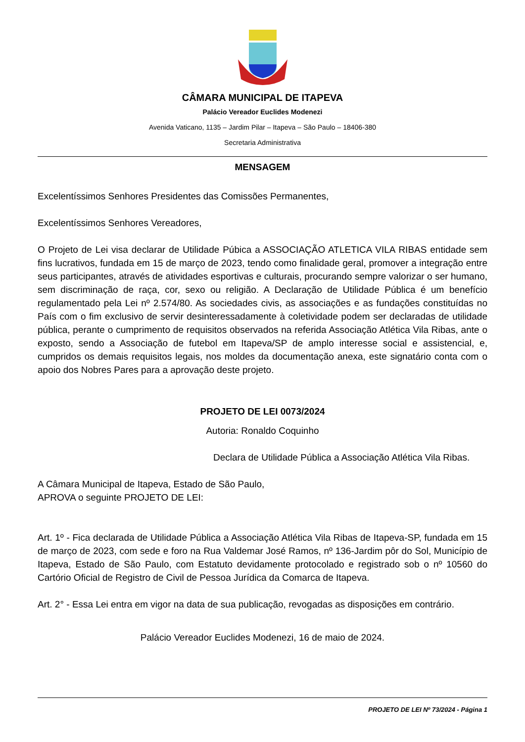CÂMARA MUNICIPAL DE ITAPEVA
Palácio Vereador Euclides Modenezi
Avenida Vaticano, 1135 – Jardim Pilar – Itapeva – São Paulo – 18406-380
Secretaria Administrativa
MENSAGEM
Excelentíssimos Senhores Presidentes das Comissões Permanentes,
Excelentíssimos Senhores Vereadores,
O Projeto de Lei visa declarar de Utilidade Púbica a ASSOCIAÇÃO ATLETICA VILA RIBAS entidade sem fins lucrativos, fundada em 15 de março de 2023, tendo como finalidade geral, promover a integração entre seus participantes, através de atividades esportivas e culturais, procurando sempre valorizar o ser humano, sem discriminação de raça, cor, sexo ou religião. A Declaração de Utilidade Pública é um benefício regulamentado pela Lei nº 2.574/80. As sociedades civis, as associações e as fundações constituídas no País com o fim exclusivo de servir desinteressadamente à coletividade podem ser declaradas de utilidade pública, perante o cumprimento de requisitos observados na referida Associação Atlética Vila Ribas, ante o exposto, sendo a Associação de futebol em Itapeva/SP de amplo interesse social e assistencial, e, cumpridos os demais requisitos legais, nos moldes da documentação anexa, este signatário conta com o apoio dos Nobres Pares para a aprovação deste projeto.
PROJETO DE LEI 0073/2024
Autoria: Ronaldo Coquinho
Declara de Utilidade Pública a Associação Atlética Vila Ribas.
A Câmara Municipal de Itapeva, Estado de São Paulo, APROVA o seguinte PROJETO DE LEI:
Art. 1º - Fica declarada de Utilidade Pública a Associação Atlética Vila Ribas de Itapeva-SP, fundada em 15 de março de 2023, com sede e foro na Rua Valdemar José Ramos, nº 136-Jardim pôr do Sol, Município de Itapeva, Estado de São Paulo, com Estatuto devidamente protocolado e registrado sob o nº 10560 do Cartório Oficial de Registro de Civil de Pessoa Jurídica da Comarca de Itapeva.
Art. 2° - Essa Lei entra em vigor na data de sua publicação, revogadas as disposições em contrário.
Palácio Vereador Euclides Modenezi, 16 de maio de 2024.
PROJETO DE LEI Nº 73/2024 - Página 1